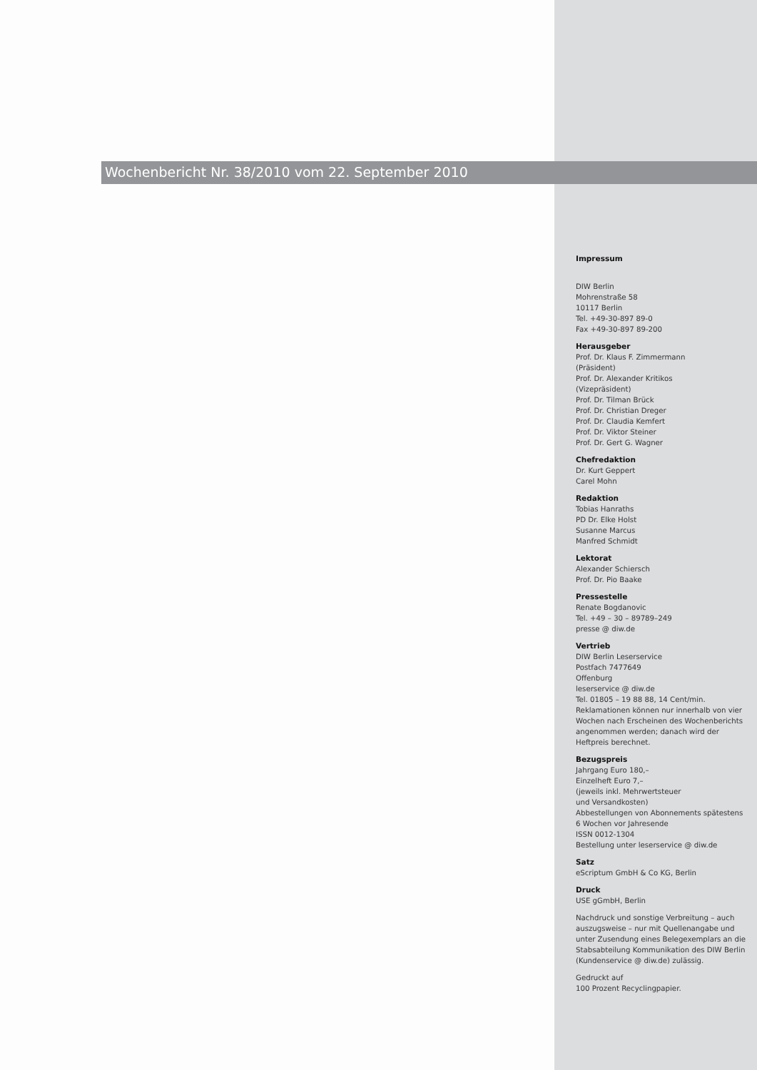Wochenbericht Nr. 38/2010 vom 22. September 2010
Impressum
DIW Berlin
Mohrenstraße 58
10117 Berlin
Tel. +49-30-897 89-0
Fax +49-30-897 89-200
Herausgeber
Prof. Dr. Klaus F. Zimmermann
(Präsident)
Prof. Dr. Alexander Kritikos
(Vizepräsident)
Prof. Dr. Tilman Brück
Prof. Dr. Christian Dreger
Prof. Dr. Claudia Kemfert
Prof. Dr. Viktor Steiner
Prof. Dr. Gert G. Wagner
Chefredaktion
Dr. Kurt Geppert
Carel Mohn
Redaktion
Tobias Hanraths
PD Dr. Elke Holst
Susanne Marcus
Manfred Schmidt
Lektorat
Alexander Schiersch
Prof. Dr. Pio Baake
Pressestelle
Renate Bogdanovic
Tel. +49 – 30 – 89789–249
presse @ diw.de
Vertrieb
DIW Berlin Leserservice
Postfach 7477649
Offenburg
leserservice @ diw.de
Tel. 01805 – 19 88 88, 14 Cent/min.
Reklamationen können nur innerhalb von vier Wochen nach Erscheinen des Wochenberichts angenommen werden; danach wird der Heftpreis berechnet.
Bezugspreis
Jahrgang Euro 180,–
Einzelheft Euro 7,–
(jeweils inkl. Mehrwertsteuer
und Versandkosten)
Abbestellungen von Abonnements spätestens 6 Wochen vor Jahresende
ISSN 0012-1304
Bestellung unter leserservice @ diw.de
Satz
eScriptum GmbH & Co KG, Berlin
Druck
USE gGmbH, Berlin
Nachdruck und sonstige Verbreitung – auch auszugsweise – nur mit Quellenangabe und unter Zusendung eines Belegexemplars an die Stabs­abteilung Kommunikation des DIW Berlin (Kundenservice @ diw.de) zulässig.
Gedruckt auf
100 Prozent Recyclingpapier.